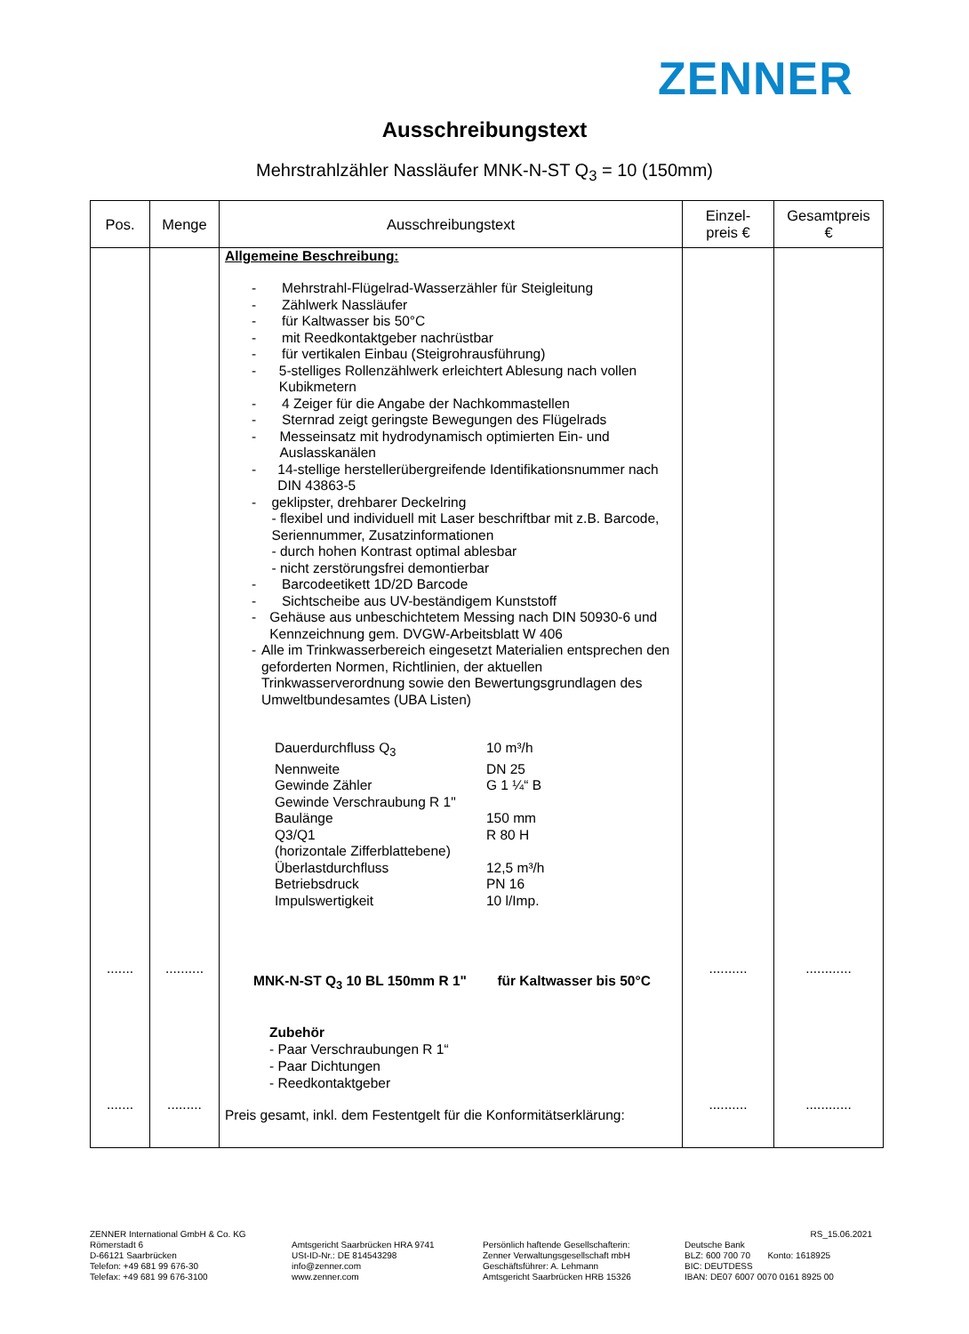ZENNER
Ausschreibungstext
Mehrstrahlzähler Nassläufer MNK-N-ST Q<sub>3</sub> = 10 (150mm)
| Pos. | Menge | Ausschreibungstext | Einzel- preis € | Gesamtpreis € |
| --- | --- | --- | --- | --- |
| ....... ....... | .......... ......... | Allgemeine Beschreibung: - Mehrstrahl-Flügelrad-Wasserzähler für Steigleitung - Zählwerk Nassläufer - für Kaltwasser bis 50°C - mit Reedkontaktgeber nachrüstbar - für vertikalen Einbau (Steigrohrausführung) - 5-stelliges Rollenzählwerk erleichtert Ablesung nach vollen Kubikmetern - 4 Zeiger für die Angabe der Nachkommastellen - Sternrad zeigt geringste Bewegungen des Flügelrads - Messeinsatz mit hydrodynamisch optimierten Ein- und Auslasskanälen - 14-stellige herstellerübergreifende Identifikationsnummer nach DIN 43863-5 - geklipster, drehbarer Deckelring - flexibel und individuell mit Laser beschriftbar mit z.B. Barcode, Seriennummer, Zusatzinformationen - durch hohen Kontrast optimal ablesbar - nicht zerstörungsfrei demontierbar - Barcodeetikett 1D/2D Barcode - Sichtscheibe aus UV-beständigem Kunststoff - Gehäuse aus unbeschichtetem Messing nach DIN 50930-6 und Kennzeichnung gem. DVGW-Arbeitsblatt W 406 - Alle im Trinkwasserbereich eingesetzt Materialien entsprechen den geforderten Normen, Richtlinien, der aktuellen Trinkwasserverordnung sowie den Bewertungsgrundlagen des Umweltbundesamtes (UBA Listen) Dauerdurchfluss Q<sub>3</sub> 10 m³/h Nennweite DN 25 Gewinde Zähler G 1 ¼“ B Gewinde Verschraubung R 1" Baulänge 150 mm Q3/Q1 R 80 H (horizontale Zifferblattebene) Überlastdurchfluss 12,5 m³/h Betriebsdruck PN 16 Impulswertigkeit 10 l/Imp. MNK-N-ST Q<sub>3</sub> 10 BL 150mm R 1" für Kaltwasser bis 50°C Zubehör - Paar Verschraubungen R 1“ - Paar Dichtungen - Reedkontaktgeber Preis gesamt, inkl. dem Festentgelt für die Konformitätserklärung: | .......... .......... | ............ ............ |
ZENNER International GmbH & Co. KG
Römerstadt 6
D-66121 Saarbrücken
Telefon: +49 681 99 676-30
Telefax: +49 681 99 676-3100
Amtsgericht Saarbrücken HRA 9741
USt-ID-Nr.: DE 814543298
info@zenner.com
www.zenner.com
Persönlich haftende Gesellschafterin:
Zenner Verwaltungsgesellschaft mbH
Geschäftsführer: A. Lehmann
Amtsgericht Saarbrücken HRB 15326
RS_15.06.2021
Deutsche Bank
BLZ: 600 700 70 Konto: 1618925
BIC: DEUTDESS
IBAN: DE07 6007 0070 0161 8925 00